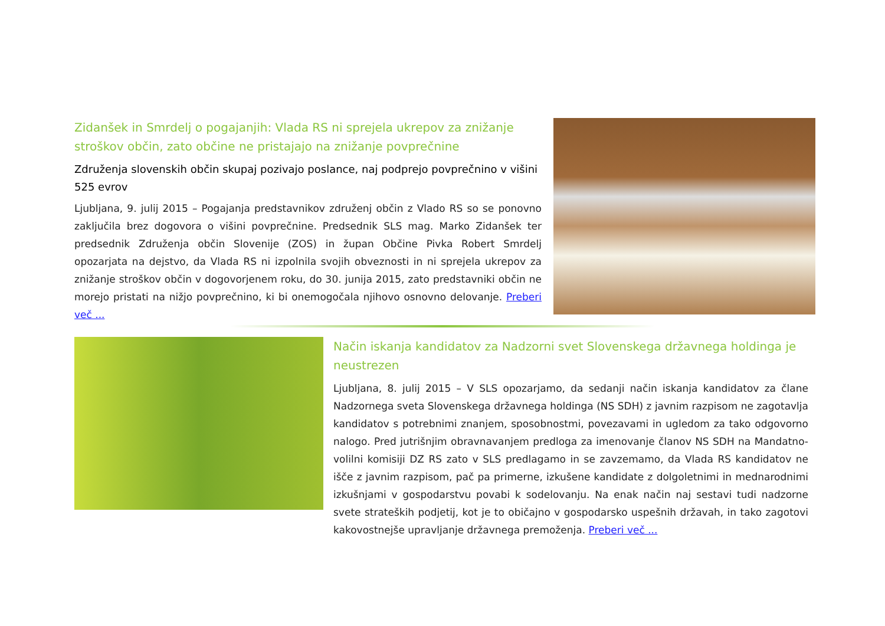Zidanšek in Smrdelj o pogajanjih: Vlada RS ni sprejela ukrepov za znižanje stroškov občin, zato občine ne pristajajo na znižanje povprečnine
Združenja slovenskih občin skupaj pozivajo poslance, naj podprejo povprečnino v višini 525 evrov
Ljubljana, 9. julij 2015 – Pogajanja predstavnikov združenj občin z Vlado RS so se ponovno zaključila brez dogovora o višini povprečnine. Predsednik SLS mag. Marko Zidanšek ter predsednik Združenja občin Slovenije (ZOS) in župan Občine Pivka Robert Smrdelj opozarjata na dejstvo, da Vlada RS ni izpolnila svojih obveznosti in ni sprejela ukrepov za znižanje stroškov občin v dogovorjenem roku, do 30. junija 2015, zato predstavniki občin ne morejo pristati na nižjo povprečnino, ki bi onemogočala njihovo osnovno delovanje. Preberi več ...
Način iskanja kandidatov za Nadzorni svet Slovenskega državnega holdinga je neustrezen
Ljubljana, 8. julij 2015 – V SLS opozarjamo, da sedanji način iskanja kandidatov za člane Nadzornega sveta Slovenskega državnega holdinga (NS SDH) z javnim razpisom ne zagotavlja kandidatov s potrebnimi znanjem, sposobnostmi, povezavami in ugledom za tako odgovorno nalogo. Pred jutrišnjim obravnavanjem predloga za imenovanje članov NS SDH na Mandatno-volilni komisiji DZ RS zato v SLS predlagamo in se zavzemamo, da Vlada RS kandidatov ne išče z javnim razpisom, pač pa primerne, izkušene kandidate z dolgoletnimi in mednarodnimi izkušnjami v gospodarstvu povabi k sodelovanju. Na enak način naj sestavi tudi nadzorne svete strateških podjetij, kot je to običajno v gospodarsko uspešnih državah, in tako zagotovi kakovostnejše upravljanje državnega premoženja. Preberi več ...